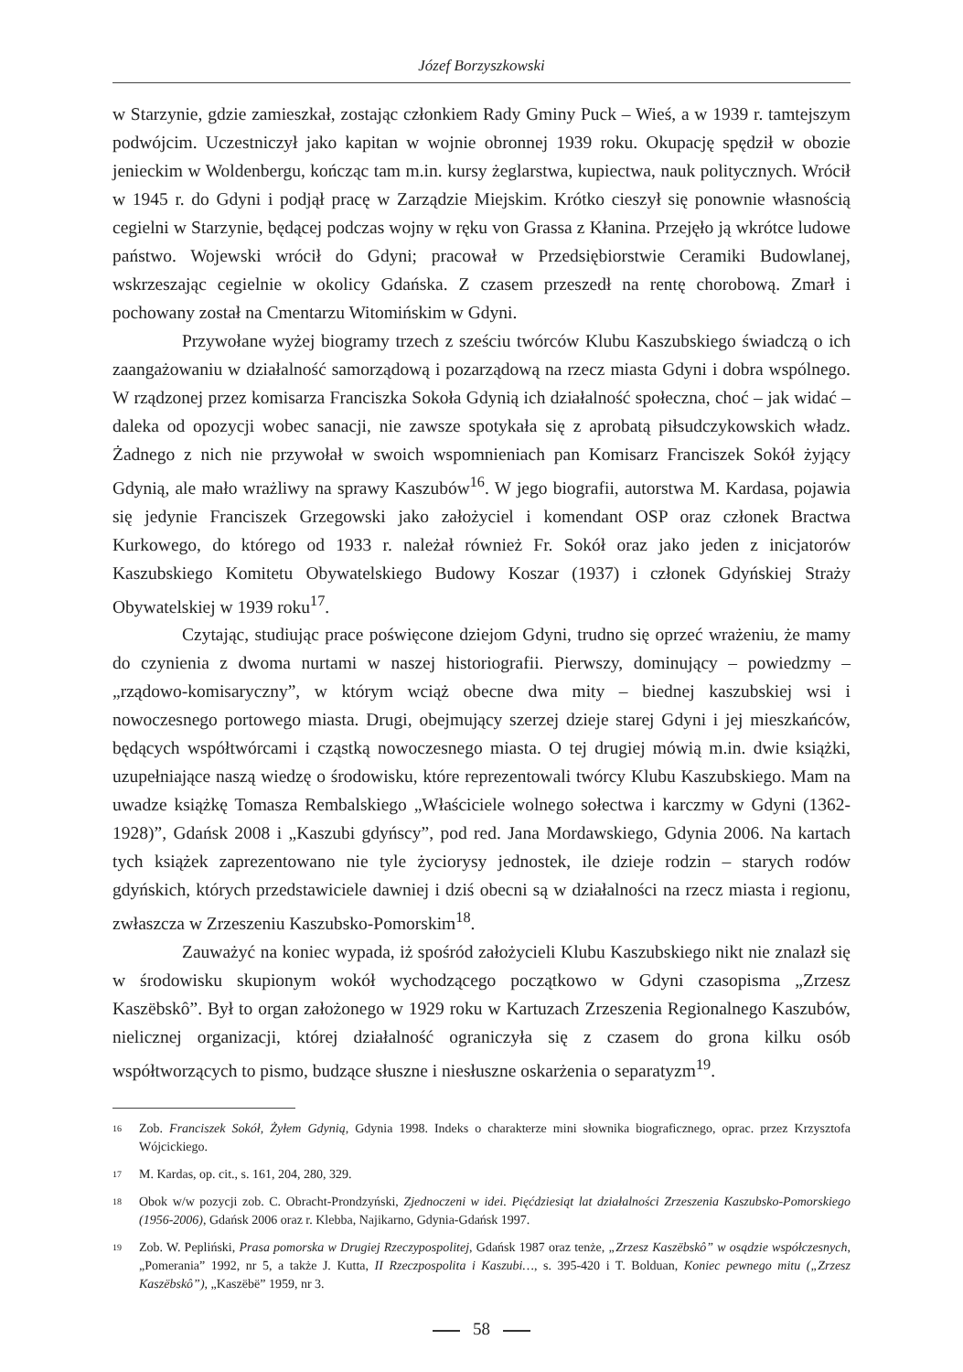Józef Borzyszkowski
w Starzynie, gdzie zamieszkał, zostając członkiem Rady Gminy Puck – Wieś, a w 1939 r. tamtejszym podwójcim. Uczestniczył jako kapitan w wojnie obronnej 1939 roku. Okupację spędził w obozie jenieckim w Woldenbergu, kończąc tam m.in. kursy żeglarstwa, kupiectwa, nauk politycznych. Wrócił w 1945 r. do Gdyni i podjął pracę w Zarządzie Miejskim. Krótko cieszył się ponownie własnością cegielni w Starzynie, będącej podczas wojny w ręku von Grassa z Kłanina. Przejęło ją wkrótce ludowe państwo. Wojewski wrócił do Gdyni; pracował w Przedsiębiorstwie Ceramiki Budowlanej, wskrzeszając cegielnie w okolicy Gdańska. Z czasem przeszedł na rentę chorobową. Zmarł i pochowany został na Cmentarzu Witomińskim w Gdyni.
Przywołane wyżej biogramy trzech z sześciu twórców Klubu Kaszubskiego świadczą o ich zaangażowaniu w działalność samorządową i pozarządową na rzecz miasta Gdyni i dobra wspólnego. W rządzonej przez komisarza Franciszka Sokoła Gdynią ich działalność społeczna, choć – jak widać – daleka od opozycji wobec sanacji, nie zawsze spotykała się z aprobatą piłsudczykowskich władz. Żadnego z nich nie przywołał w swoich wspomnieniach pan Komisarz Franciszek Sokół żyjący Gdynią, ale mało wrażliwy na sprawy Kaszubów<sup>16</sup>. W jego biografii, autorstwa M. Kardasa, pojawia się jedynie Franciszek Grzegowski jako założyciel i komendant OSP oraz członek Bractwa Kurkowego, do którego od 1933 r. należał również Fr. Sokół oraz jako jeden z inicjatorów Kaszubskiego Komitetu Obywatelskiego Budowy Koszar (1937) i członek Gdyńskiej Straży Obywatelskiej w 1939 roku<sup>17</sup>.
Czytając, studiując prace poświęcone dziejom Gdyni, trudno się oprzeć wrażeniu, że mamy do czynienia z dwoma nurtami w naszej historiografii. Pierwszy, dominujący – powiedzmy – „rządowo-komisaryczny”, w którym wciąż obecne dwa mity – biednej kaszubskiej wsi i nowoczesnego portowego miasta. Drugi, obejmujący szerzej dzieje starej Gdyni i jej mieszkańców, będących współtwórcami i cząstką nowoczesnego miasta. O tej drugiej mówią m.in. dwie książki, uzupełniające naszą wiedzę o środowisku, które reprezentowali twórcy Klubu Kaszubskiego. Mam na uwadze książkę Tomasza Rembalskiego „Właściciele wolnego sołectwa i karczmy w Gdyni (1362-1928)”, Gdańsk 2008 i „Kaszubi gdyńscy”, pod red. Jana Mordawskiego, Gdynia 2006. Na kartach tych książek zaprezentowano nie tyle życiorysy jednostek, ile dzieje rodzin – starych rodów gdyńskich, których przedstawiciele dawniej i dziś obecni są w działalności na rzecz miasta i regionu, zwłaszcza w Zrzeszeniu Kaszubsko-Pomorskim<sup>18</sup>.
Zauważyć na koniec wypada, iż spośród założycieli Klubu Kaszubskiego nikt nie znalazł się w środowisku skupionym wokół wychodzącego początkowo w Gdyni czasopisma „Zrzesz Kaszëbskô”. Był to organ założonego w 1929 roku w Kartuzach Zrzeszenia Regionalnego Kaszubów, nielicznej organizacji, której działalność ograniczyła się z czasem do grona kilku osób współtworzących to pismo, budzące słuszne i niesłuszne oskarżenia o separatyzm<sup>19</sup>.
16 Zob. Franciszek Sokół, Żyłem Gdynią, Gdynia 1998. Indeks o charakterze mini słownika biograficznego, oprac. przez Krzysztofa Wójcickiego.
17 M. Kardas, op. cit., s. 161, 204, 280, 329.
18 Obok w/w pozycji zob. C. Obracht-Prondzyński, Zjednoczeni w idei. Pięćdziesiąt lat działalności Zrzeszenia Kaszubsko-Pomorskiego (1956-2006), Gdańsk 2006 oraz r. Klebba, Najikarno, Gdynia-Gdańsk 1997.
19 Zob. W. Pepliński, Prasa pomorska w Drugiej Rzeczypospolitej, Gdańsk 1987 oraz tenże, „Zrzesz Kaszëbskô” w osądzie współczesnych, „Pomerania” 1992, nr 5, a także J. Kutta, II Rzeczpospolita i Kaszubi…, s. 395-420 i T. Bolduan, Koniec pewnego mitu („Zrzesz Kaszëbskô”), „Kaszëbë” 1959, nr 3.
58